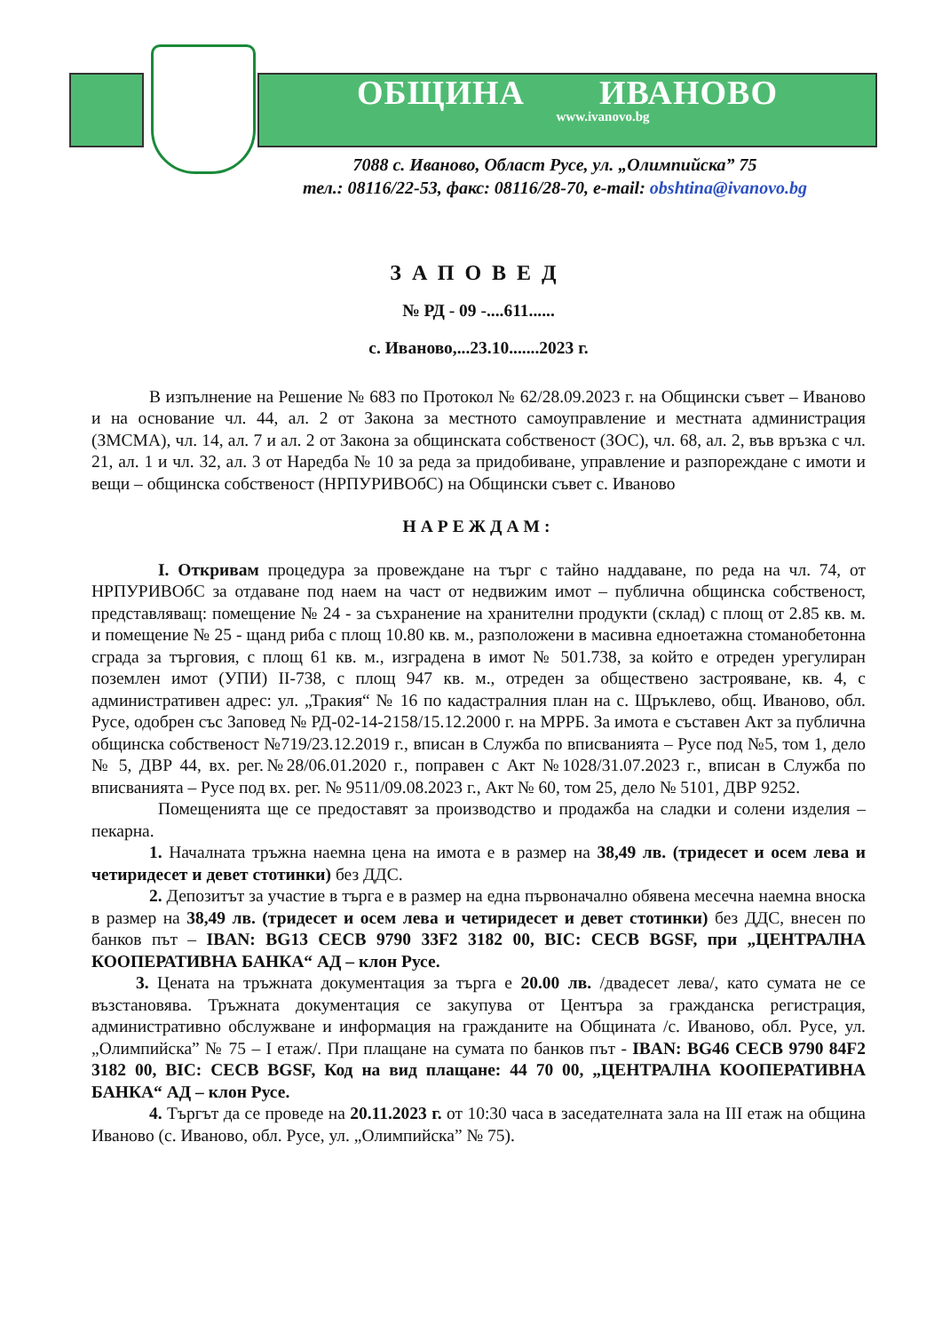ОБЩИНА ИВАНОВО
www.ivanovo.bg
7088 с. Иваново, Област Русе, ул. „Олимпийска” 75
тел.: 08116/22-53, факс: 08116/28-70, e-mail: obshtina@ivanovo.bg
ЗАПОВЕД
№ РД - 09 -....611......
с. Иваново,...23.10.......2023 г.
В изпълнение на Решение № 683 по Протокол № 62/28.09.2023 г. на Общински съвет – Иваново и на основание чл. 44, ал. 2 от Закона за местното самоуправление и местната администрация (ЗМСМА), чл. 14, ал. 7 и ал. 2 от Закона за общинската собственост (ЗОС), чл. 68, ал. 2, във връзка с чл. 21, ал. 1 и чл. 32, ал. 3 от Наредба № 10 за реда за придобиване, управление и разпореждане с имоти и вещи – общинска собственост (НРПУРИВОбС) на Общински съвет с. Иваново
НАРЕЖДАМ:
I. Откривам процедура за провеждане на търг с тайно наддаване, по реда на чл. 74, от НРПУРИВОбС за отдаване под наем на част от недвижим имот – публична общинска собственост, представляващ: помещение № 24 - за съхранение на хранителни продукти (склад) с площ от 2.85 кв. м. и помещение № 25 - щанд риба с площ 10.80 кв. м., разположени в масивна едноетажна стоманобетонна сграда за търговия, с площ 61 кв. м., изградена в имот № 501.738, за който е отреден урегулиран поземлен имот (УПИ) II-738, с площ 947 кв. м., отреден за обществено застрояване, кв. 4, с административен адрес: ул. „Тракия“ № 16 по кадастралния план на с. Щръклево, общ. Иваново, обл. Русе, одобрен със Заповед № РД-02-14-2158/15.12.2000 г. на МРРБ. За имота е съставен Акт за публична общинска собственост №719/23.12.2019 г., вписан в Служба по вписванията – Русе под №5, том 1, дело № 5, ДВР 44, вх. рег.№28/06.01.2020 г., поправен с Акт №1028/31.07.2023 г., вписан в Служба по вписванията – Русе под вх. рег. № 9511/09.08.2023 г., Акт № 60, том 25, дело № 5101, ДВР 9252.
Помещенията ще се предоставят за производство и продажба на сладки и солени изделия – пекарна.
1. Началната тръжна наемна цена на имота е в размер на 38,49 лв. (тридесет и осем лева и четиридесет и девет стотинки) без ДДС.
2. Депозитът за участие в търга е в размер на една първоначално обявена месечна наемна вноска в размер на 38,49 лв. (тридесет и осем лева и четиридесет и девет стотинки) без ДДС, внесен по банков път – IBAN: BG13 CECB 9790 33F2 3182 00, BIC: CECB BGSF, при „ЦЕНТРАЛНА КООПЕРАТИВНА БАНКА“ АД – клон Русе.
3. Цената на тръжната документация за търга е 20.00 лв. /двадесет лева/, като сумата не се възстановява. Тръжната документация се закупува от Центъра за гражданска регистрация, административно обслужване и информация на гражданите на Общината /с. Иваново, обл. Русе, ул. „Олимпийска” № 75 – I етаж/. При плащане на сумата по банков път - IBAN: BG46 CECB 9790 84F2 3182 00, BIC: CECB BGSF, Код на вид плащане: 44 70 00, „ЦЕНТРАЛНА КООПЕРАТИВНА БАНКА“ АД – клон Русе.
4. Търгът да се проведе на 20.11.2023 г. от 10:30 часа в заседателната зала на III етаж на община Иваново (с. Иваново, обл. Русе, ул. „Олимпийска” № 75).